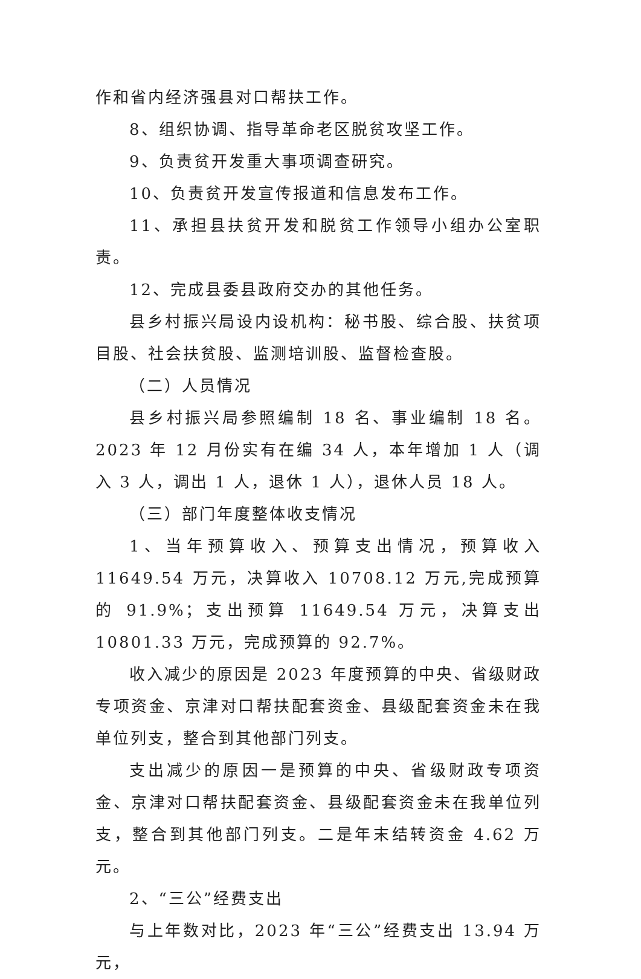作和省内经济强县对口帮扶工作。
8、组织协调、指导革命老区脱贫攻坚工作。
9、负责贫开发重大事项调查研究。
10、负责贫开发宣传报道和信息发布工作。
11、承担县扶贫开发和脱贫工作领导小组办公室职责。
12、完成县委县政府交办的其他任务。
县乡村振兴局设内设机构：秘书股、综合股、扶贫项目股、社会扶贫股、监测培训股、监督检查股。
（二）人员情况
县乡村振兴局参照编制 18 名、事业编制 18 名。2023 年 12 月份实有在编 34 人，本年增加 1 人（调入 3 人，调出 1 人，退休 1 人），退休人员 18 人。
（三）部门年度整体收支情况
1、当年预算收入、预算支出情况，预算收入 11649.54 万元，决算收入 10708.12 万元,完成预算的 91.9%；支出预算 11649.54 万元，决算支出 10801.33 万元，完成预算的 92.7%。
收入减少的原因是 2023 年度预算的中央、省级财政专项资金、京津对口帮扶配套资金、县级配套资金未在我单位列支，整合到其他部门列支。
支出减少的原因一是预算的中央、省级财政专项资金、京津对口帮扶配套资金、县级配套资金未在我单位列支，整合到其他部门列支。二是年末结转资金 4.62 万元。
2、“三公”经费支出
与上年数对比，2023 年“三公”经费支出 13.94 万元，